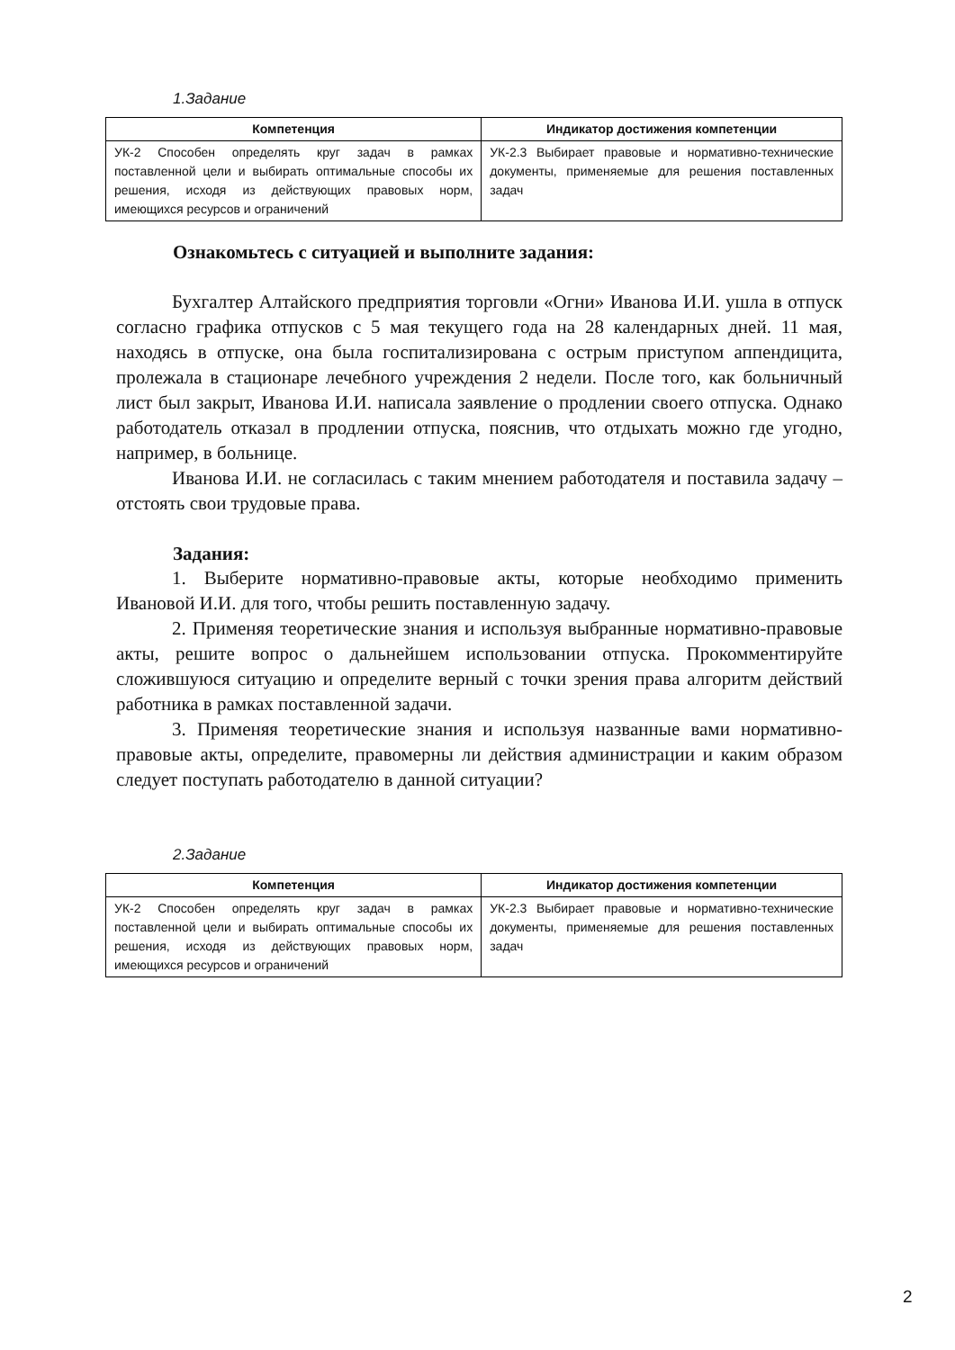1.Задание
| Компетенция | Индикатор достижения компетенции |
| --- | --- |
| УК-2 Способен определять круг задач в рамках поставленной цели и выбирать оптимальные способы их решения, исходя из действующих правовых норм, имеющихся ресурсов и ограничений | УК-2.3 Выбирает правовые и нормативно-технические документы, применяемые для решения поставленных задач |
Ознакомьтесь с ситуацией и выполните задания:
Бухгалтер Алтайского предприятия торговли «Огни» Иванова И.И. ушла в отпуск согласно графика отпусков с 5 мая текущего года на 28 календарных дней. 11 мая, находясь в отпуске, она была госпитализирована с острым приступом аппендицита, пролежала в стационаре лечебного учреждения 2 недели. После того, как больничный лист был закрыт, Иванова И.И. написала заявление о продлении своего отпуска. Однако работодатель отказал в продлении отпуска, пояснив, что отдыхать можно где угодно, например, в больнице.
Иванова И.И. не согласилась с таким мнением работодателя и поставила задачу – отстоять свои трудовые права.
Задания:
1. Выберите нормативно-правовые акты, которые необходимо применить Ивановой И.И. для того, чтобы решить поставленную задачу.
2. Применяя теоретические знания и используя выбранные нормативно-правовые акты, решите вопрос о дальнейшем использовании отпуска. Прокомментируйте сложившуюся ситуацию и определите верный с точки зрения права алгоритм действий работника в рамках поставленной задачи.
3. Применяя теоретические знания и используя названные вами нормативно-правовые акты, определите, правомерны ли действия администрации и каким образом следует поступать работодателю в данной ситуации?
2.Задание
| Компетенция | Индикатор достижения компетенции |
| --- | --- |
| УК-2 Способен определять круг задач в рамках поставленной цели и выбирать оптимальные способы их решения, исходя из действующих правовых норм, имеющихся ресурсов и ограничений | УК-2.3 Выбирает правовые и нормативно-технические документы, применяемые для решения поставленных задач |
2